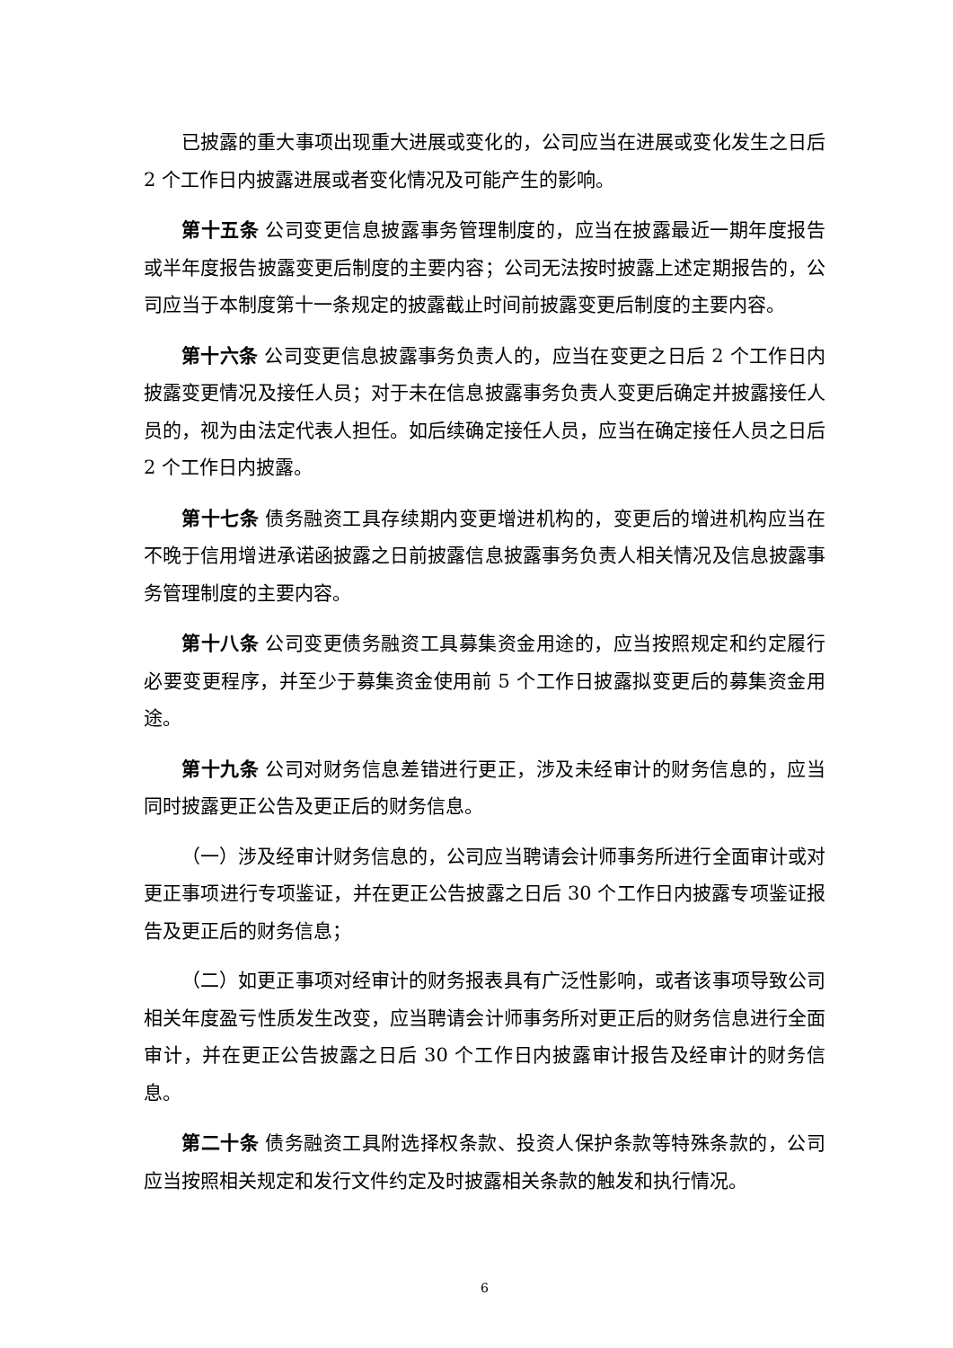已披露的重大事项出现重大进展或变化的，公司应当在进展或变化发生之日后 2 个工作日内披露进展或者变化情况及可能产生的影响。
第十五条 公司变更信息披露事务管理制度的，应当在披露最近一期年度报告或半年度报告披露变更后制度的主要内容；公司无法按时披露上述定期报告的，公司应当于本制度第十一条规定的披露截止时间前披露变更后制度的主要内容。
第十六条 公司变更信息披露事务负责人的，应当在变更之日后 2 个工作日内披露变更情况及接任人员；对于未在信息披露事务负责人变更后确定并披露接任人员的，视为由法定代表人担任。如后续确定接任人员，应当在确定接任人员之日后 2 个工作日内披露。
第十七条 债务融资工具存续期内变更增进机构的，变更后的增进机构应当在不晚于信用增进承诺函披露之日前披露信息披露事务负责人相关情况及信息披露事务管理制度的主要内容。
第十八条 公司变更债务融资工具募集资金用途的，应当按照规定和约定履行必要变更程序，并至少于募集资金使用前 5 个工作日披露拟变更后的募集资金用途。
第十九条 公司对财务信息差错进行更正，涉及未经审计的财务信息的，应当同时披露更正公告及更正后的财务信息。
（一）涉及经审计财务信息的，公司应当聘请会计师事务所进行全面审计或对更正事项进行专项鉴证，并在更正公告披露之日后 30 个工作日内披露专项鉴证报告及更正后的财务信息；
（二）如更正事项对经审计的财务报表具有广泛性影响，或者该事项导致公司相关年度盈亏性质发生改变，应当聘请会计师事务所对更正后的财务信息进行全面审计，并在更正公告披露之日后 30 个工作日内披露审计报告及经审计的财务信息。
第二十条 债务融资工具附选择权条款、投资人保护条款等特殊条款的，公司应当按照相关规定和发行文件约定及时披露相关条款的触发和执行情况。
6